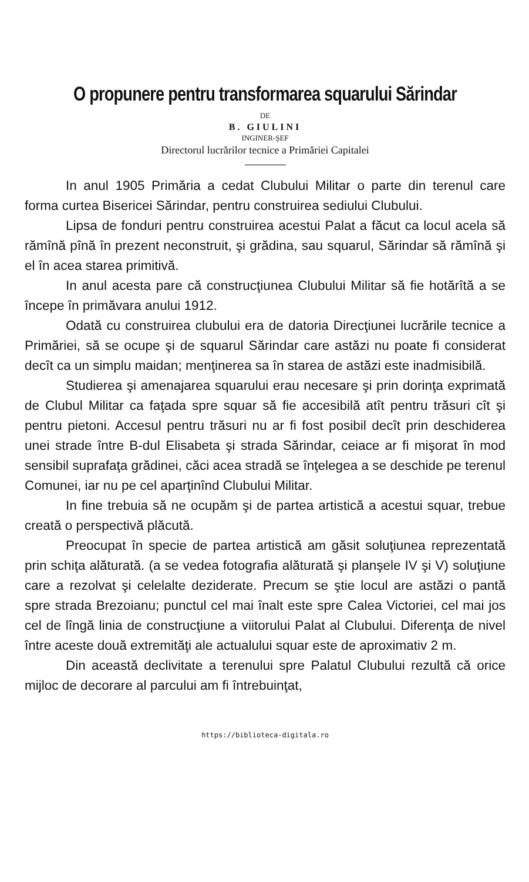O propunere pentru transformarea squarului Sărindar
DE
B. GIULINI
INGINER-ŞEF
Directorul lucrărilor tecnice a Primăriei Capitalei
In anul 1905 Primăria a cedat Clubului Militar o parte din terenul care forma curtea Bisericei Sărindar, pentru construirea sediului Clubului.
Lipsa de fonduri pentru construirea acestui Palat a făcut ca locul acela să rămînă pînă în prezent neconstruit, şi grădina, sau squarul, Sărindar să rămînă şi el în acea starea primitivă.
In anul acesta pare că construcţiunea Clubului Militar să fie hotărîtă a se începe în primăvara anului 1912.
Odată cu construirea clubului era de datoria Direcţiunei lucrările tecnice a Primăriei, să se ocupe şi de squarul Sărindar care astăzi nu poate fi considerat decît ca un simplu maidan; menţinerea sa în starea de astăzi este inadmisibilă.
Studierea şi amenajarea squarului erau necesare şi prin dorinţa exprimată de Clubul Militar ca faţada spre squar să fie accesibilă atît pentru trăsuri cît şi pentru pietoni. Accesul pentru trăsuri nu ar fi fost posibil decît prin deschiderea unei strade între B-dul Elisabeta şi strada Sărindar, ceiace ar fi mişorat în mod sensibil suprafaţa grădinei, căci acea stradă se înţelegea a se deschide pe terenul Comunei, iar nu pe cel aparţinînd Clubului Militar.
In fine trebuia să ne ocupăm şi de partea artistică a acestui squar, trebue creată o perspectivă plăcută.
Preocupat în specie de partea artistică am găsit soluţiunea reprezentată prin schiţa alăturată. (a se vedea fotografia alăturată şi planşele IV şi V) soluţiune care a rezolvat şi celelalte dezi­derate. Precum se ştie locul are astăzi o pantă spre strada Brezoianu; punctul cel mai înalt este spre Calea Victoriei, cel mai jos cel de lîngă linia de construcţiune a viitorului Palat al Clubului. Diferenţa de nivel între aceste două extremităţi ale actualului squar este de aproximativ 2 m.
Din această declivitate a terenului spre Palatul Clubului rezultă că orice mijloc de decorare al parcului am fi întrebuinţat,
https://biblioteca-digitala.ro